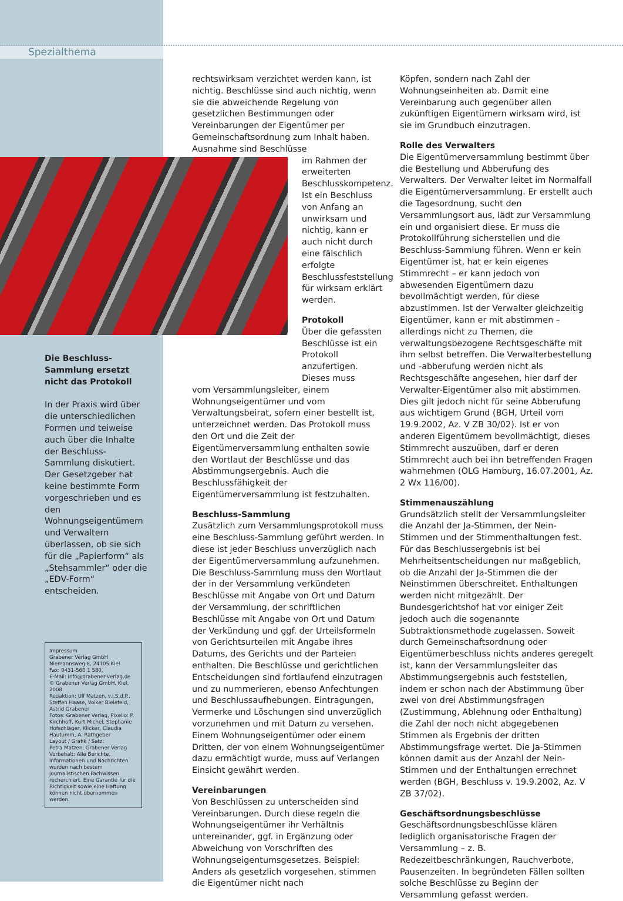Spezialthema
rechtswirksam verzichtet werden kann, ist nichtig. Beschlüsse sind auch nichtig, wenn sie die abweichende Regelung von gesetzlichen Bestimmungen oder Vereinbarungen der Eigentümer per Gemeinschaftsordnung zum Inhalt haben. Ausnahme sind Beschlüsse
im Rahmen der erweiterten Beschlusskompetenz. Ist ein Beschluss von Anfang an unwirksam und nichtig, kann er auch nicht durch eine fälschlich erfolgte Beschlussfeststellung für wirksam erklärt werden.
Protokoll
Über die gefassten Beschlüsse ist ein Protokoll anzufertigen. Dieses muss
vom Versammlungsleiter, einem Wohnungseigentümer und vom Verwaltungsbeirat, sofern einer bestellt ist, unterzeichnet werden. Das Protokoll muss den Ort und die Zeit der Eigentümerversammlung enthalten sowie den Wortlaut der Beschlüsse und das Abstimmungsergebnis. Auch die Beschlussfähigkeit der Eigentümerversammlung ist festzuhalten.
Beschluss-Sammlung
Zusätzlich zum Versammlungsprotokoll muss eine Beschluss-Sammlung geführt werden. In diese ist jeder Beschluss unverzüglich nach der Eigentümerversammlung aufzunehmen. Die Beschluss-Sammlung muss den Wortlaut der in der Versammlung verkündeten Beschlüsse mit Angabe von Ort und Datum der Versammlung, der schriftlichen Beschlüsse mit Angabe von Ort und Datum der Verkündung und ggf. der Urteilsformeln von Gerichtsurteilen mit Angabe ihres Datums, des Gerichts und der Parteien enthalten. Die Beschlüsse und gerichtlichen Entscheidungen sind fortlaufend einzutragen und zu nummerieren, ebenso Anfechtungen und Beschlussaufhebungen. Eintragungen, Vermerke und Löschungen sind unverzüglich vorzunehmen und mit Datum zu versehen. Einem Wohnungseigentümer oder einem Dritten, der von einem Wohnungseigentümer dazu ermächtigt wurde, muss auf Verlangen Einsicht gewährt werden.
Vereinbarungen
Von Beschlüssen zu unterscheiden sind Vereinbarungen. Durch diese regeln die Wohnungseigentümer ihr Verhältnis untereinander, ggf. in Ergänzung oder Abweichung von Vorschriften des Wohnungseigentumsgesetzes. Beispiel: Anders als gesetzlich vorgesehen, stimmen die Eigentümer nicht nach
Köpfen, sondern nach Zahl der Wohnungseinheiten ab. Damit eine Vereinbarung auch gegenüber allen zukünftigen Eigentümern wirksam wird, ist sie im Grundbuch einzutragen.
Rolle des Verwalters
Die Eigentümerversammlung bestimmt über die Bestellung und Abberufung des Verwalters. Der Verwalter leitet im Normalfall die Eigentümerversammlung. Er erstellt auch die Tagesordnung, sucht den Versammlungsort aus, lädt zur Versammlung ein und organisiert diese. Er muss die Protokollführung sicherstellen und die Beschluss-Sammlung führen. Wenn er kein Eigentümer ist, hat er kein eigenes Stimmrecht – er kann jedoch von abwesenden Eigentümern dazu bevollmächtigt werden, für diese abzustimmen. Ist der Verwalter gleichzeitig Eigentümer, kann er mit abstimmen – allerdings nicht zu Themen, die verwaltungsbezogene Rechtsgeschäfte mit ihm selbst betreffen. Die Verwalterbestellung und -abberufung werden nicht als Rechtsgeschäfte angesehen, hier darf der Verwalter-Eigentümer also mit abstimmen. Dies gilt jedoch nicht für seine Abberufung aus wichtigem Grund (BGH, Urteil vom 19.9.2002, Az. V ZB 30/02). Ist er von anderen Eigentümern bevollmächtigt, dieses Stimmrecht auszuüben, darf er deren Stimmrecht auch bei ihn betreffenden Fragen wahrnehmen (OLG Hamburg, 16.07.2001, Az. 2 Wx 116/00).
Stimmenauszählung
Grundsätzlich stellt der Versammlungsleiter die Anzahl der Ja-Stimmen, der Nein-Stimmen und der Stimmenthaltungen fest. Für das Beschlussergebnis ist bei Mehrheitsentscheidungen nur maßgeblich, ob die Anzahl der Ja-Stimmen die der Neinstimmen überschreitet. Enthaltungen werden nicht mitgezählt. Der Bundesgerichtshof hat vor einiger Zeit jedoch auch die sogenannte Subtraktionsmethode zugelassen. Soweit durch Gemeinschaftsordnung oder Eigentümerbeschluss nichts anderes geregelt ist, kann der Versammlungsleiter das Abstimmungsergebnis auch feststellen, indem er schon nach der Abstimmung über zwei von drei Abstimmungsfragen (Zustimmung, Ablehnung oder Enthaltung) die Zahl der noch nicht abgegebenen Stimmen als Ergebnis der dritten Abstimmungsfrage wertet. Die Ja-Stimmen können damit aus der Anzahl der Nein-Stimmen und der Enthaltungen errechnet werden (BGH, Beschluss v. 19.9.2002, Az. V ZB 37/02).
Geschäftsordnungsbeschlüsse
Geschäftsordnungsbeschlüsse klären lediglich organisatorische Fragen der Versammlung – z. B. Redezeitbeschränkungen, Rauchverbote, Pausenzeiten. In begründeten Fällen sollten solche Beschlüsse zu Beginn der Versammlung gefasst werden.
Die Beschluss-Sammlung ersetzt nicht das Protokoll
In der Praxis wird über die unterschiedlichen Formen und teiweise auch über die Inhalte der Beschluss-Sammlung diskutiert. Der Gesetzgeber hat keine bestimmte Form vorgeschrieben und es den Wohnungseigentümern und Verwaltern überlassen, ob sie sich für die „Papierform“ als „Stehsammler“ oder die „EDV-Form“ entscheiden.
Impressum
Grabener Verlag GmbH
Niemannsweg 8, 24105 Kiel
Fax: 0431-560 1 580,
E-Mail: info@grabener-verlag.de
© Grabener Verlag GmbH, Kiel, 2008
Redaktion: Ulf Matzen, v.i.S.d.P., Steffen Haase, Volker Bielefeld, Astrid Grabener
Fotos: Grabener Verlag, Pixelio: P. Kirchhoff, Kurt Michel, Stephanie Hofschläger, Klicker, Claudia Hautumm, A. Rathgeber
Layout / Grafik / Satz:
Petra Matzen, Grabener Verlag
Vorbehalt: Alle Berichte, Informationen und Nachrichten wurden nach bestem journalistischen Fachwissen recherchiert. Eine Garantie für die Richtigkeit sowie eine Haftung können nicht übernommen werden.